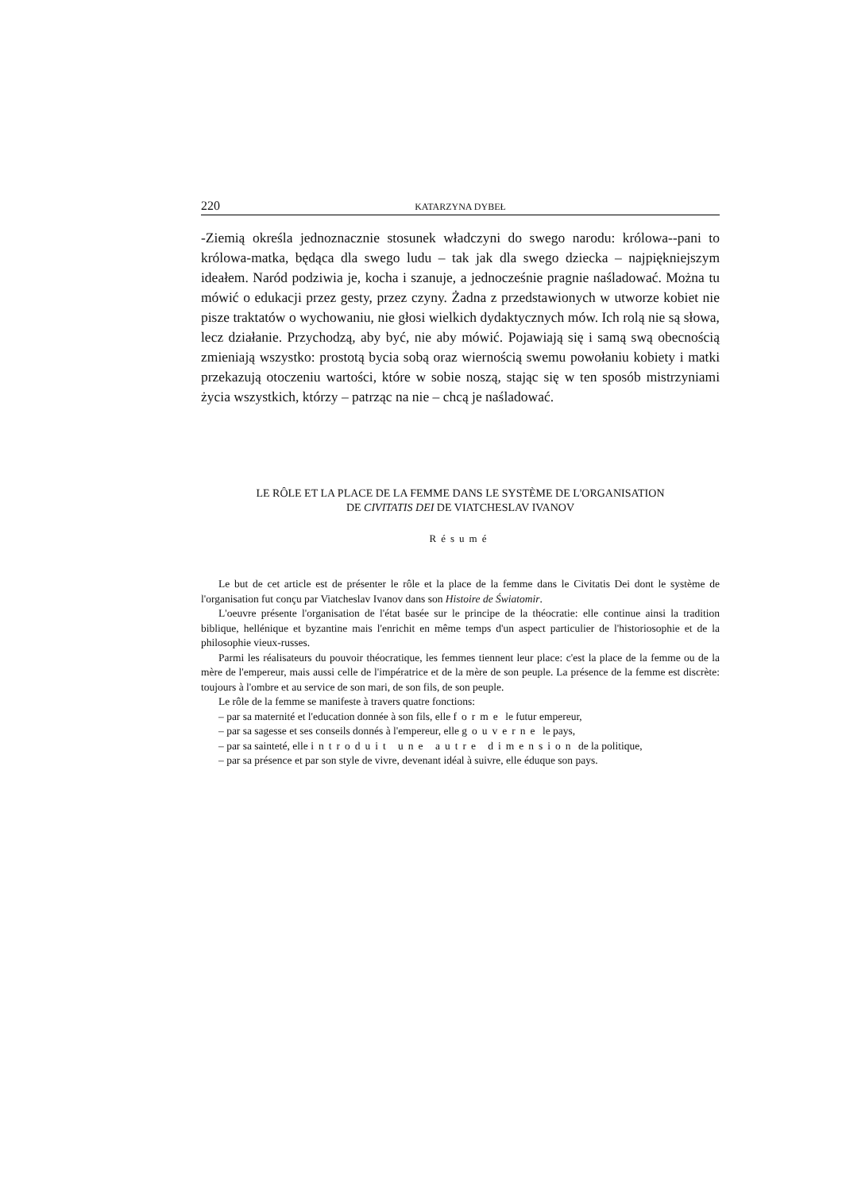220 KATARZYNA DYBEŁ
-Ziemią określa jednoznacznie stosunek władczyni do swego narodu: królowa--pani to królowa-matka, będąca dla swego ludu – tak jak dla swego dziecka – najpiękniejszym ideałem. Naród podziwia je, kocha i szanuje, a jednocześnie pragnie naśladować. Można tu mówić o edukacji przez gesty, przez czyny. Żadna z przedstawionych w utworze kobiet nie pisze traktatów o wychowaniu, nie głosi wielkich dydaktycznych mów. Ich rolą nie są słowa, lecz działanie. Przychodzą, aby być, nie aby mówić. Pojawiają się i samą swą obecnością zmieniają wszystko: prostotą bycia sobą oraz wiernością swemu powołaniu kobiety i matki przekazują otoczeniu wartości, które w sobie noszą, stając się w ten sposób mistrzyniami życia wszystkich, którzy – patrząc na nie – chcą je naśladować.
LE RÔLE ET LA PLACE DE LA FEMME DANS LE SYSTÈME DE L'ORGANISATION
DE CIVITATIS DEI DE VIATCHESLAV IVANOV
Résumé
Le but de cet article est de présenter le rôle et la place de la femme dans le Civitatis Dei dont le système de l'organisation fut conçu par Viatcheslav Ivanov dans son Histoire de Światomir.
L'oeuvre présente l'organisation de l'état basée sur le principe de la théocratie: elle continue ainsi la tradition biblique, hellénique et byzantine mais l'enrichit en même temps d'un aspect particulier de l'historiosophie et de la philosophie vieux-russes.
Parmi les réalisateurs du pouvoir théocratique, les femmes tiennent leur place: c'est la place de la femme ou de la mère de l'empereur, mais aussi celle de l'impératrice et de la mère de son peuple. La présence de la femme est discrète: toujours à l'ombre et au service de son mari, de son fils, de son peuple.
Le rôle de la femme se manifeste à travers quatre fonctions:
– par sa maternité et l'education donnée à son fils, elle forme le futur empereur,
– par sa sagesse et ses conseils donnés à l'empereur, elle gouverne le pays,
– par sa sainteté, elle introduit une autre dimension de la politique,
– par sa présence et par son style de vivre, devenant idéal à suivre, elle éduque son pays.